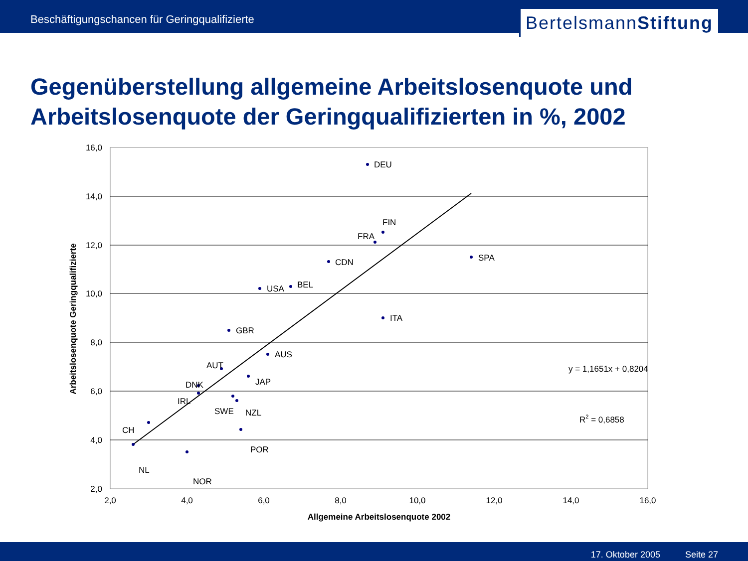Beschäftigungschancen für Geringqualifizierte
BertelsmannStiftung
Gegenüberstellung allgemeine Arbeitslosenquote und Arbeitslosenquote der Geringqualifizierten in %, 2002
16,0
14,0
12,0
10,0
8,0
6,0
4,0
2,0
2,0
4,0
6,0
8,0
10,0
12,0
14,0
16,0
Allgemeine Arbeitslosenquote 2002
Arbeitslosenquote Geringqualifizierte
DEU
FIN
FRA
CDN
SPA
BEL
USA
ITA
GBR
AUS
AUT
JAP
DNK
IRL
SWE
NZL
CH
POR
NL
NOR
y = 1,1651x + 0,8204
R2 = 0,6858
17. Oktober 2005 Seite 27